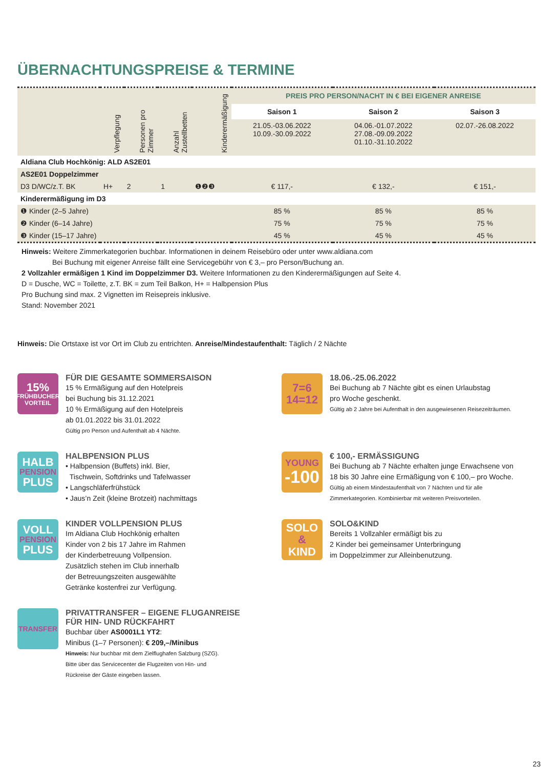ÜBERNACHTUNGSPREISE & TERMINE
| | Verpflegung | Personen pro Zimmer | Anzahl Zustellbetten | Kinderermäßigung | PREIS PRO PERSON/NACHT IN € BEI EIGENER ANREISE | | |
| --- | --- | --- | --- | --- | --- | --- | --- |
| | | | | | Saison 1 | Saison 2 | Saison 3 |
| | | | | | 21.05.-03.06.2022 10.09.-30.09.2022 | 04.06.-01.07.2022 27.08.-09.09.2022 01.10.-31.10.2022 | 02.07.-26.08.2022 |
| Aldiana Club Hochkönig: ALD AS2E01 | | | | | | | |
| AS2E01 Doppelzimmer | | | | | | | |
| D3 D/WC/z.T. BK | H+ | 2 | 1 | ❶❷❸ | € 117,- | € 132,- | € 151,- |
| Kinderermäßigung im D3 | | | | | | | |
| ❶ Kinder (2–5 Jahre) | | | | | 85 % | 85 % | 85 % |
| ❷ Kinder (6–14 Jahre) | | | | | 75 % | 75 % | 75 % |
| ❸ Kinder (15–17 Jahre) | | | | | 45 % | 45 % | 45 % |
Hinweis: Weitere Zimmerkategorien buchbar. Informationen in deinem Reisebüro oder unter www.aldiana.com
Bei Buchung mit eigener Anreise fällt eine Servicegebühr von € 3,– pro Person/Buchung an.
2 Vollzahler ermäßigen 1 Kind im Doppelzimmer D3. Weitere Informationen zu den Kinderermäßigungen auf Seite 4.
D = Dusche, WC = Toilette, z.T. BK = zum Teil Balkon, H+ = Halbpension Plus
Pro Buchung sind max. 2 Vignetten im Reisepreis inklusive.
Stand: November 2021
Hinweis: Die Ortstaxe ist vor Ort im Club zu entrichten. Anreise/Mindestaufenthalt: Täglich / 2 Nächte
15%
FRÜHBUCHER
VORTEIL
FÜR DIE GESAMTE SOMMERSAISON
15 % Ermäßigung auf den Hotelpreis
bei Buchung bis 31.12.2021
10 % Ermäßigung auf den Hotelpreis
ab 01.01.2022 bis 31.01.2022
Gültig pro Person und Aufenthalt ab 4 Nächte.
7=6
14=12
18.06.-25.06.2022
Bei Buchung ab 7 Nächte gibt es einen Urlaubstag
pro Woche geschenkt.
Gültig ab 2 Jahre bei Aufenthalt in den ausgewiesenen Reisezeiträumen.
HALB
PENSION
PLUS
HALBPENSION PLUS
• Halbpension (Buffets) inkl. Bier,
Tischwein, Softdrinks und Tafelwasser
• Langschläferfrühstück
• Jaus’n Zeit (kleine Brotzeit) nachmittags
YOUNG
-100
€ 100,- ERMÄSSIGUNG
Bei Buchung ab 7 Nächte erhalten junge Erwachsene von
18 bis 30 Jahre eine Ermäßigung von € 100,– pro Woche.
Gültig ab einem Mindestaufenthalt von 7 Nächten und für alle
Zimmerkategorien. Kombinierbar mit weiteren Preisvorteilen.
VOLL
PENSION
PLUS
KINDER VOLLPENSION PLUS
Im Aldiana Club Hochkönig erhalten
Kinder von 2 bis 17 Jahre im Rahmen
der Kinderbetreuung Vollpension.
Zusätzlich stehen im Club innerhalb
der Betreuungszeiten ausgewählte
Getränke kostenfrei zur Verfügung.
SOLO
&
KIND
SOLO&KIND
Bereits 1 Vollzahler ermäßigt bis zu
2 Kinder bei gemeinsamer Unterbringung
im Doppelzimmer zur Alleinbenutzung.
TRANSFER
PRIVATTRANSFER – EIGENE FLUGANREISE
FÜR HIN- UND RÜCKFAHRT
Buchbar über AS0001L1 YT2:
Minibus (1–7 Personen): € 209,–/Minibus
Hinweis: Nur buchbar mit dem Zielflughafen Salzburg (SZG).
Bitte über das Servicecenter die Flugzeiten von Hin- und
Rückreise der Gäste eingeben lassen.
23